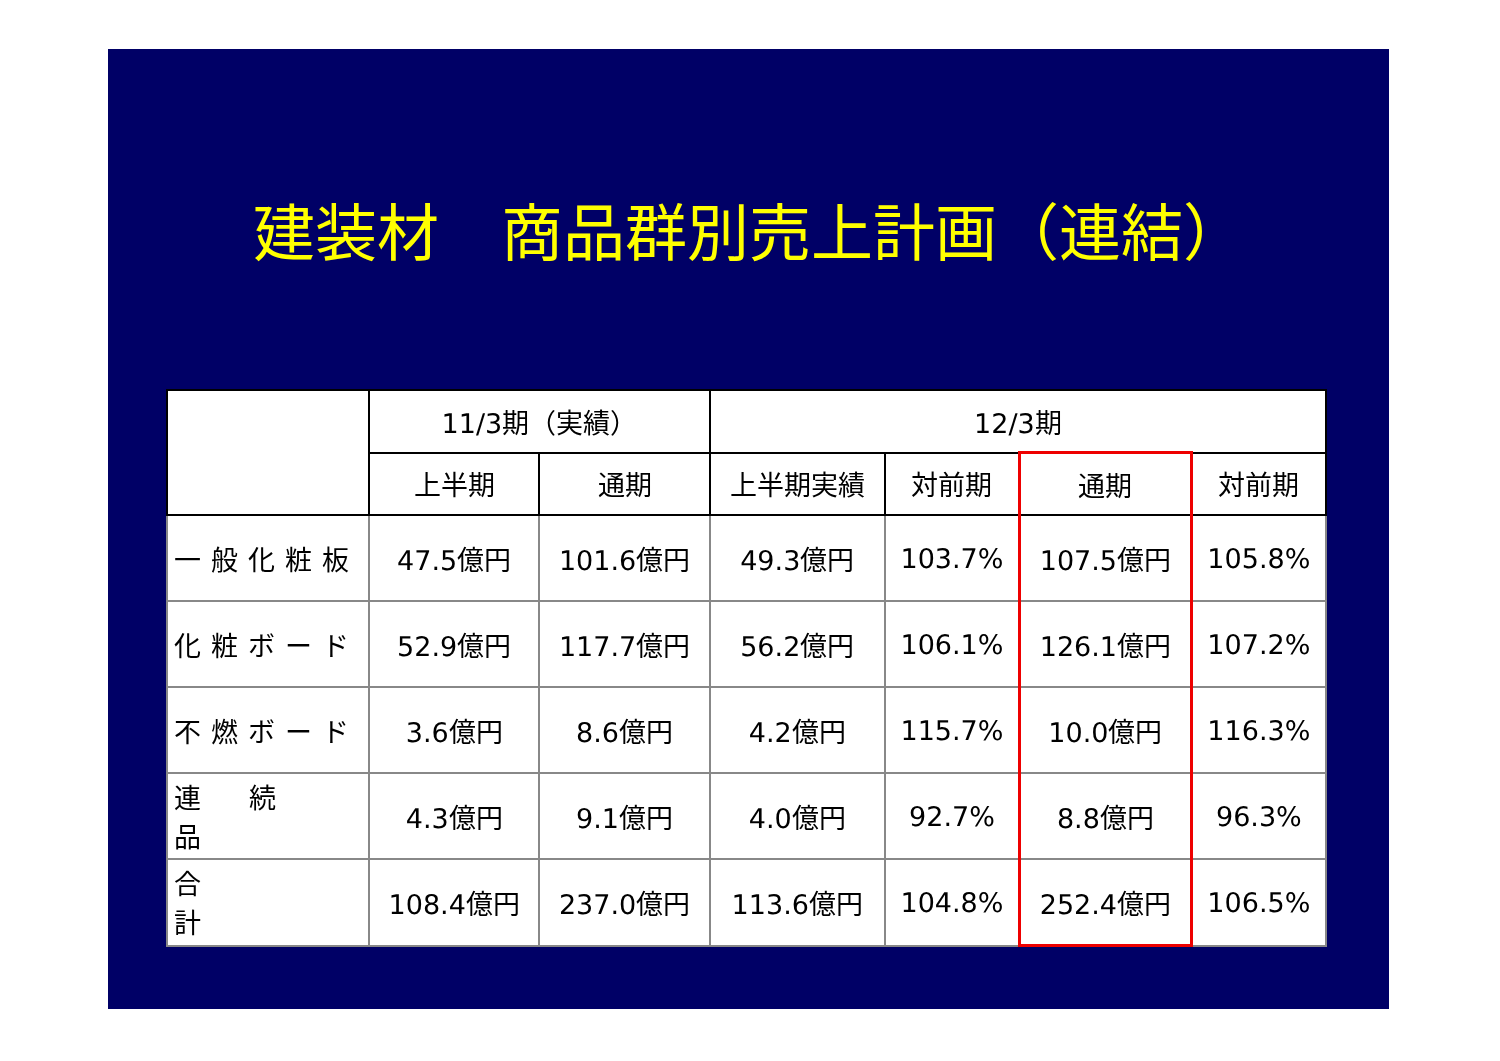建装材　商品群別売上計画（連結）
| | 11/3期（実績） | | 12/3期 | | | |
| --- | --- | --- | --- | --- | --- | --- |
| | 上半期 | 通期 | 上半期実績 | 対前期 | 通期 | 対前期 |
| 一般化粧板 | 47.5億円 | 101.6億円 | 49.3億円 | 103.7% | 107.5億円 | 105.8% |
| 化粧ボード | 52.9億円 | 117.7億円 | 56.2億円 | 106.1% | 126.1億円 | 107.2% |
| 不燃ボード | 3.6億円 | 8.6億円 | 4.2億円 | 115.7% | 10.0億円 | 116.3% |
| 連続品 | 4.3億円 | 9.1億円 | 4.0億円 | 92.7% | 8.8億円 | 96.3% |
| 合計 | 108.4億円 | 237.0億円 | 113.6億円 | 104.8% | 252.4億円 | 106.5% |